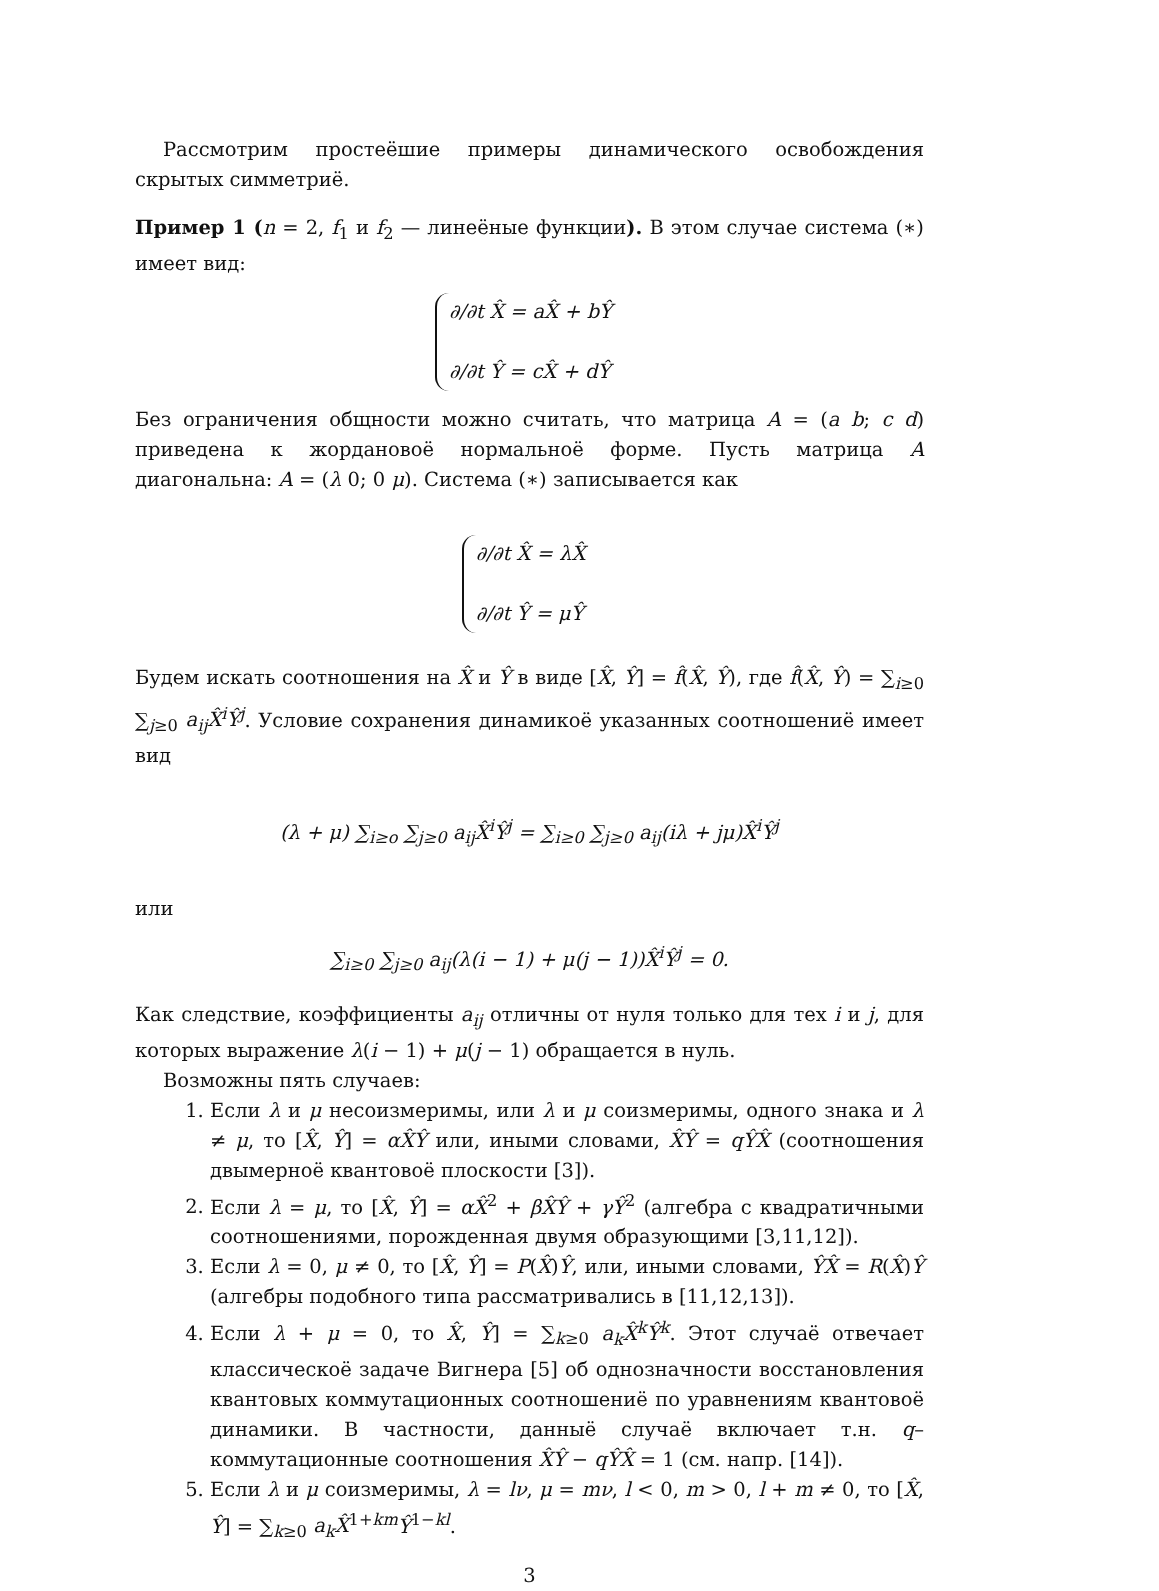Рассмотрим простеёшие примеры динамического освобождения скрытых симметриё.
Пример 1 (n = 2, f<sub>1</sub> и f<sub>2</sub> — линеёные функции). В этом случае система (∗) имеет вид:
∂/∂t X̂ = aX̂ + bŶ
∂/∂t Ŷ = cX̂ + dŶ
Без ограничения общности можно считать, что матрица A = (a b; c d) приведена к жордановоё нормальноё форме. Пусть матрица A диагональна: A = (λ 0; 0 μ). Система (∗) записывается как
∂/∂t X̂ = λX̂
∂/∂t Ŷ = μŶ
Будем искать соотношения на X̂ и Ŷ в виде [X̂, Ŷ] = f̂(X̂, Ŷ), где f̂(X̂, Ŷ) = ∑<sub>i≥0</sub> ∑<sub>j≥0</sub> a<sub>ij</sub>X̂<sup>i</sup>Ŷ<sup>j</sup>. Условие сохранения динамикоё указанных соотношениё имеет вид
(λ + μ) ∑<sub>i≥o</sub> ∑<sub>j≥0</sub> a<sub>ij</sub>X̂<sup>i</sup>Ŷ<sup>j</sup> = ∑<sub>i≥0</sub> ∑<sub>j≥0</sub> a<sub>ij</sub>(iλ + jμ)X̂<sup>i</sup>Ŷ<sup>j</sup>
или
∑<sub>i≥0</sub> ∑<sub>j≥0</sub> a<sub>ij</sub>(λ(i − 1) + μ(j − 1))X̂<sup>i</sup>Ŷ<sup>j</sup> = 0.
Как следствие, коэффициенты a<sub>ij</sub> отличны от нуля только для тех i и j, для которых выражение λ(i − 1) + μ(j − 1) обращается в нуль.
Возможны пять случаев:
1. Если λ и μ несоизмеримы, или λ и μ соизмеримы, одного знака и λ ≠ μ, то [X̂, Ŷ] = αX̂Ŷ или, иными словами, X̂Ŷ = qŶX̂ (соотношения двымерноё квантовоё плоскости [3]).
2. Если λ = μ, то [X̂, Ŷ] = αX̂<sup>2</sup> + βX̂Ŷ + γŶ<sup>2</sup> (алгебра с квадратичными соотношениями, порожденная двумя образующими [3,11,12]).
3. Если λ = 0, μ ≠ 0, то [X̂, Ŷ] = P(X̂)Ŷ, или, иными словами, ŶX̂ = R(X̂)Ŷ (алгебры подобного типа рассматривались в [11,12,13]).
4. Если λ + μ = 0, то X̂, Ŷ] = ∑<sub>k≥0</sub> a<sub>k</sub>X̂<sup>k</sup>Ŷ<sup>k</sup>. Этот случаё отвечает классическоё задаче Вигнера [5] об однозначности восстановления квантовых коммутационных соотношениё по уравнениям квантовоё динамики. В частности, данныё случаё включает т.н. q–коммутационные соотношения X̂Ŷ − qŶX̂ = 1 (см. напр. [14]).
5. Если λ и μ соизмеримы, λ = lν, μ = mν, l < 0, m > 0, l + m ≠ 0, то [X̂, Ŷ] = ∑<sub>k≥0</sub> a<sub>k</sub>X̂<sup>1+km</sup>Ŷ<sup>1−kl</sup>.
3